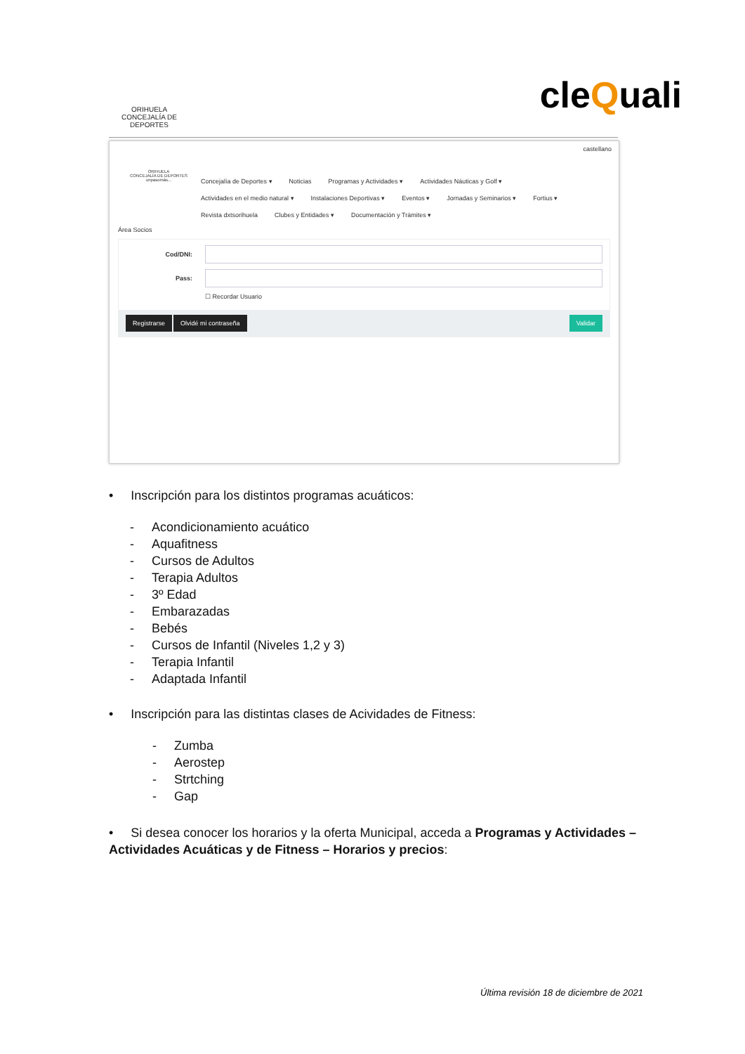ORIHUELA
CONCEJALÍA DE DEPORTES
cleQuali
castellano
ORIHUELA
CONCEJALÍA DE DEPORTES
unpasomás...
Concejalía de Deportes ▾ Noticias Programas y Actividades ▾ Actividades Náuticas y Golf ▾
Actividades en el medio natural ▾ Instalaciones Deportivas ▾ Eventos ▾ Jornadas y Seminarios ▾ Fortius ▾
Revista dxtsorihuela Clubes y Entidades ▾ Documentación y Trámites ▾
Área Socios
Cod/DNI:
Pass:
☐ Recordar Usuario
Registrarse Olvidé mi contraseña Validar
• Inscripción para los distintos programas acuáticos:
- Acondicionamiento acuático
- Aquafitness
- Cursos de Adultos
- Terapia Adultos
- 3º Edad
- Embarazadas
- Bebés
- Cursos de Infantil (Niveles 1,2 y 3)
- Terapia Infantil
- Adaptada Infantil
• Inscripción para las distintas clases de Acividades de Fitness:
- Zumba
- Aerostep
- Strtching
- Gap
• Si desea conocer los horarios y la oferta Municipal, acceda a Programas y Actividades – Actividades Acuáticas y de Fitness – Horarios y precios:
Última revisión 18 de diciembre de 2021